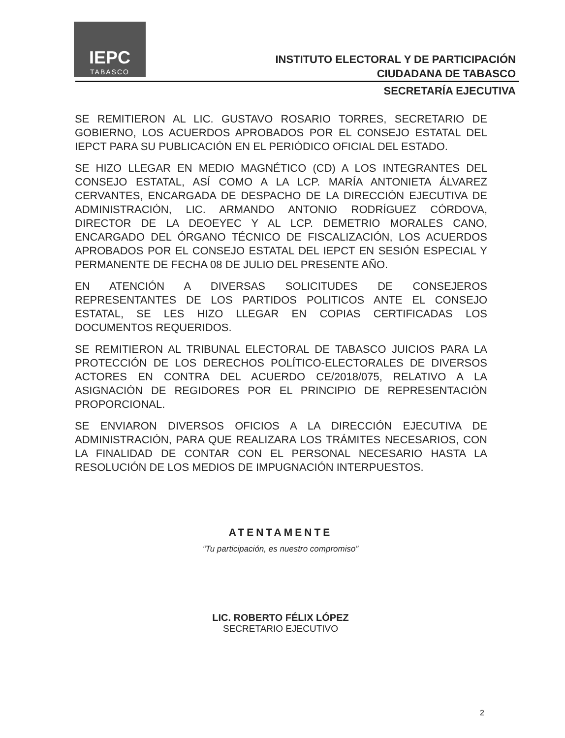IEPC
TABASCO
INSTITUTO ELECTORAL Y DE PARTICIPACIÓN
CIUDADANA DE TABASCO
SECRETARÍA EJECUTIVA
SE REMITIERON AL LIC. GUSTAVO ROSARIO TORRES, SECRETARIO DE GOBIERNO, LOS ACUERDOS APROBADOS POR EL CONSEJO ESTATAL DEL IEPCT PARA SU PUBLICACIÓN EN EL PERIÓDICO OFICIAL DEL ESTADO.
SE HIZO LLEGAR EN MEDIO MAGNÉTICO (CD) A LOS INTEGRANTES DEL CONSEJO ESTATAL, ASÍ COMO A LA LCP. MARÍA ANTONIETA ÁLVAREZ CERVANTES, ENCARGADA DE DESPACHO DE LA DIRECCIÓN EJECUTIVA DE ADMINISTRACIÓN, LIC. ARMANDO ANTONIO RODRÍGUEZ CÓRDOVA, DIRECTOR DE LA DEOEYEC Y AL LCP. DEMETRIO MORALES CANO, ENCARGADO DEL ÓRGANO TÉCNICO DE FISCALIZACIÓN, LOS ACUERDOS APROBADOS POR EL CONSEJO ESTATAL DEL IEPCT EN SESIÓN ESPECIAL Y PERMANENTE DE FECHA 08 DE JULIO DEL PRESENTE AÑO.
EN ATENCIÓN A DIVERSAS SOLICITUDES DE CONSEJEROS REPRESENTANTES DE LOS PARTIDOS POLITICOS ANTE EL CONSEJO ESTATAL, SE LES HIZO LLEGAR EN COPIAS CERTIFICADAS LOS DOCUMENTOS REQUERIDOS.
SE REMITIERON AL TRIBUNAL ELECTORAL DE TABASCO JUICIOS PARA LA PROTECCIÓN DE LOS DERECHOS POLÍTICO-ELECTORALES DE DIVERSOS ACTORES EN CONTRA DEL ACUERDO CE/2018/075, RELATIVO A LA ASIGNACIÓN DE REGIDORES POR EL PRINCIPIO DE REPRESENTACIÓN PROPORCIONAL.
SE ENVIARON DIVERSOS OFICIOS A LA DIRECCIÓN EJECUTIVA DE ADMINISTRACIÓN, PARA QUE REALIZARA LOS TRÁMITES NECESARIOS, CON LA FINALIDAD DE CONTAR CON EL PERSONAL NECESARIO HASTA LA RESOLUCIÓN DE LOS MEDIOS DE IMPUGNACIÓN INTERPUESTOS.
ATENTAMENTE
“Tu participación, es nuestro compromiso”
LIC. ROBERTO FÉLIX LÓPEZ
SECRETARIO EJECUTIVO
2